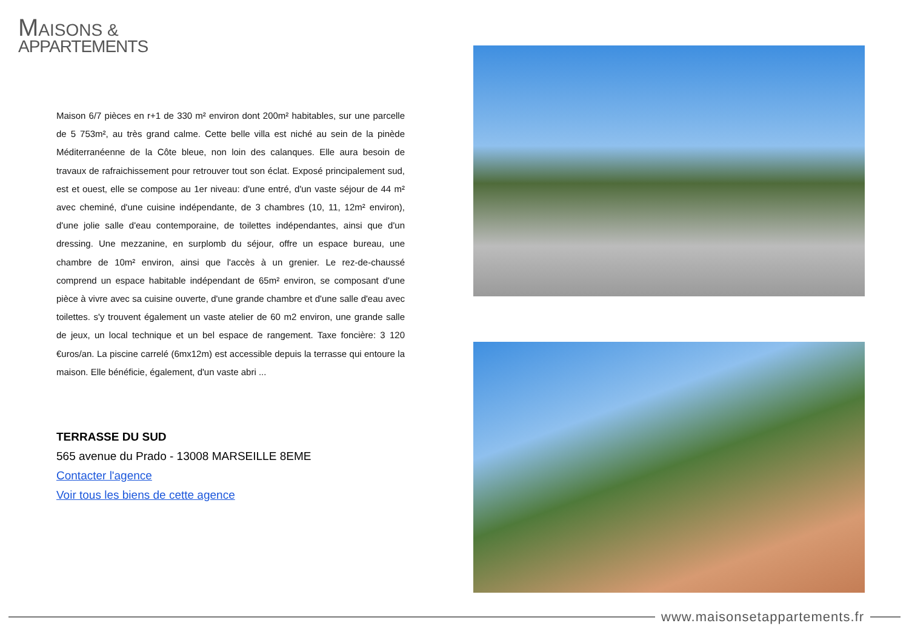MAISONS &
APPARTEMENTS
Maison 6/7 pièces en r+1 de 330 m² environ dont 200m² habitables, sur une parcelle de 5 753m², au très grand calme. Cette belle villa est niché au sein de la pinède Méditerranéenne de la Côte bleue, non loin des calanques. Elle aura besoin de travaux de rafraichissement pour retrouver tout son éclat. Exposé principalement sud, est et ouest, elle se compose au 1er niveau: d'une entré, d'un vaste séjour de 44 m² avec cheminé, d'une cuisine indépendante, de 3 chambres (10, 11, 12m² environ), d'une jolie salle d'eau contemporaine, de toilettes indépendantes, ainsi que d'un dressing. Une mezzanine, en surplomb du séjour, offre un espace bureau, une chambre de 10m² environ, ainsi que l'accès à un grenier. Le rez-de-chaussé comprend un espace habitable indépendant de 65m² environ, se composant d'une pièce à vivre avec sa cuisine ouverte, d'une grande chambre et d'une salle d'eau avec toilettes. s'y trouvent également un vaste atelier de 60 m2 environ, une grande salle de jeux, un local technique et un bel espace de rangement. Taxe foncière: 3 120 €uros/an. La piscine carrelé (6mx12m) est accessible depuis la terrasse qui entoure la maison. Elle bénéficie, également, d'un vaste abri ...
TERRASSE DU SUD
565 avenue du Prado - 13008 MARSEILLE 8EME
Contacter l'agence
Voir tous les biens de cette agence
www.maisonsetappartements.fr